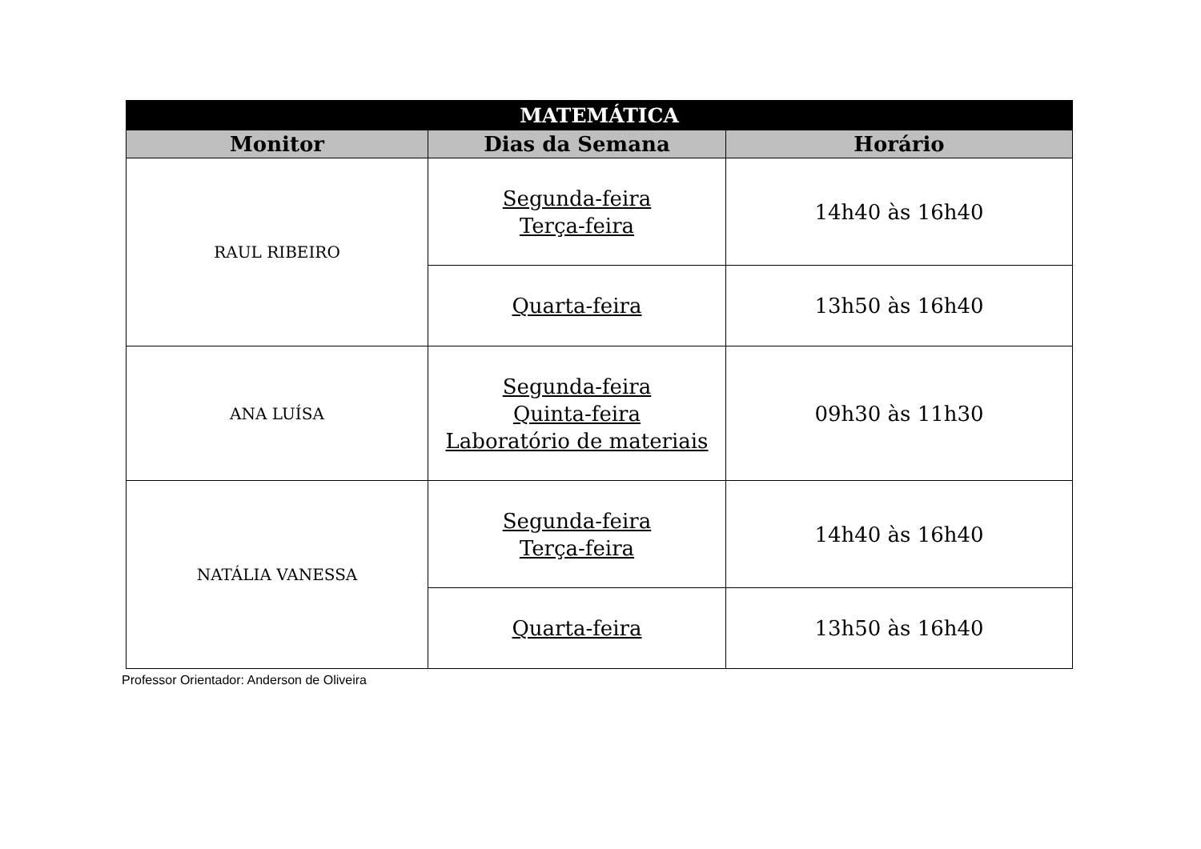| MATEMÁTICA | | |
| --- | --- | --- |
| Monitor | Dias da Semana | Horário |
| RAUL RIBEIRO | Segunda-feira Terça-feira | 14h40 às 16h40 |
| | Quarta-feira | 13h50 às 16h40 |
| ANA LUÍSA | Segunda-feira Quinta-feira Laboratório de materiais | 09h30 às 11h30 |
| NATÁLIA VANESSA | Segunda-feira Terça-feira | 14h40 às 16h40 |
| | Quarta-feira | 13h50 às 16h40 |
Professor Orientador: Anderson de Oliveira